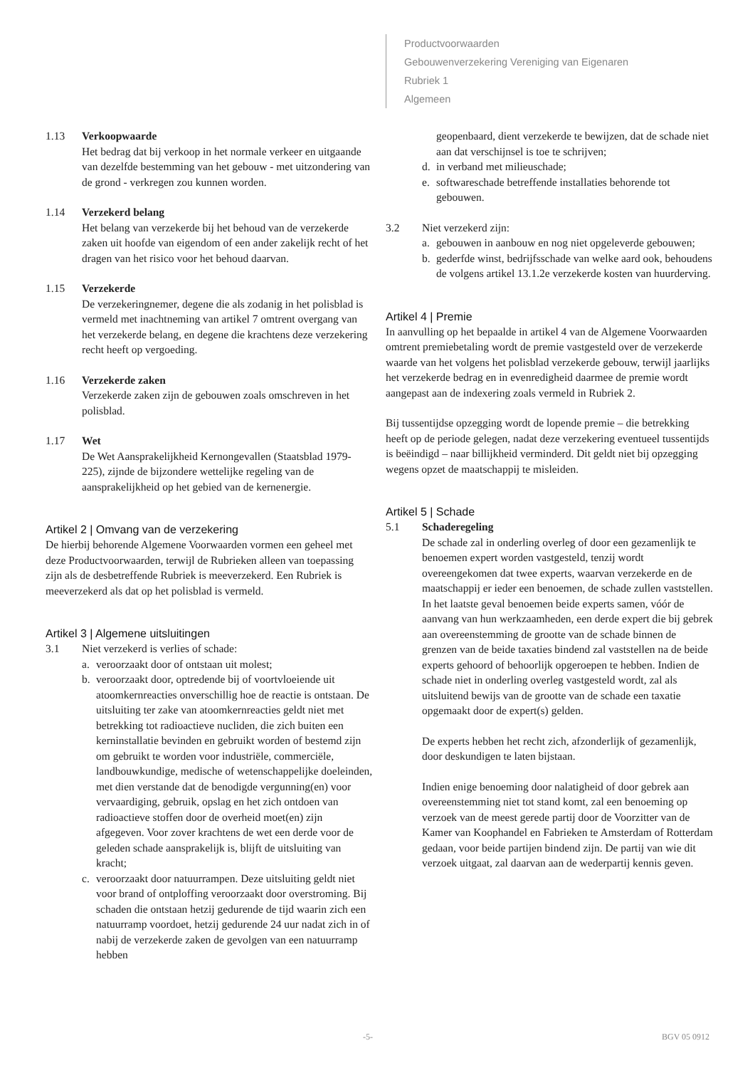Productvoorwaarden
Gebouwenverzekering Vereniging van Eigenaren
Rubriek 1
Algemeen
1.13 Verkoopwaarde
Het bedrag dat bij verkoop in het normale verkeer en uitgaande van dezelfde bestemming van het gebouw - met uitzondering van de grond - verkregen zou kunnen worden.
1.14 Verzekerd belang
Het belang van verzekerde bij het behoud van de verzekerde zaken uit hoofde van eigendom of een ander zakelijk recht of het dragen van het risico voor het behoud daarvan.
1.15 Verzekerde
De verzekeringnemer, degene die als zodanig in het polisblad is vermeld met inachtneming van artikel 7 omtrent overgang van het verzekerde belang, en degene die krachtens deze verzekering recht heeft op vergoeding.
1.16 Verzekerde zaken
Verzekerde zaken zijn de gebouwen zoals omschreven in het polisblad.
1.17 Wet
De Wet Aansprakelijkheid Kernongevallen (Staatsblad 1979-225), zijnde de bijzondere wettelijke regeling van de aansprakelijkheid op het gebied van de kernenergie.
Artikel 2 | Omvang van de verzekering
De hierbij behorende Algemene Voorwaarden vormen een geheel met deze Productvoorwaarden, terwijl de Rubrieken alleen van toepassing zijn als de desbetreffende Rubriek is meeverzekerd. Een Rubriek is meeverzekerd als dat op het polisblad is vermeld.
Artikel 3 | Algemene uitsluitingen
3.1 Niet verzekerd is verlies of schade:
a. veroorzaakt door of ontstaan uit molest;
b. veroorzaakt door, optredende bij of voortvloeiende uit atoomkernreacties onverschillig hoe de reactie is ontstaan. De uitsluiting ter zake van atoomkernreacties geldt niet met betrekking tot radioactieve nucliden, die zich buiten een kerninstallatie bevinden en gebruikt worden of bestemd zijn om gebruikt te worden voor industriële, commerciële, landbouwkundige, medische of wetenschappelijke doeleinden, met dien verstande dat de benodigde vergunning(en) voor vervaardiging, gebruik, opslag en het zich ontdoen van radioactieve stoffen door de overheid moet(en) zijn afgegeven. Voor zover krachtens de wet een derde voor de geleden schade aansprakelijk is, blijft de uitsluiting van kracht;
c. veroorzaakt door natuurrampen. Deze uitsluiting geldt niet voor brand of ontploffing veroorzaakt door overstroming. Bij schaden die ontstaan hetzij gedurende de tijd waarin zich een natuurramp voordoet, hetzij gedurende 24 uur nadat zich in of nabij de verzekerde zaken de gevolgen van een natuurramp hebben
geopenbaard, dient verzekerde te bewijzen, dat de schade niet aan dat verschijnsel is toe te schrijven;
d. in verband met milieuschade;
e. softwareschade betreffende installaties behorende tot gebouwen.
3.2 Niet verzekerd zijn:
a. gebouwen in aanbouw en nog niet opgeleverde gebouwen;
b. gederfde winst, bedrijfsschade van welke aard ook, behoudens de volgens artikel 13.1.2e verzekerde kosten van huurderving.
Artikel 4 | Premie
In aanvulling op het bepaalde in artikel 4 van de Algemene Voorwaarden omtrent premiebetaling wordt de premie vastgesteld over de verzekerde waarde van het volgens het polisblad verzekerde gebouw, terwijl jaarlijks het verzekerde bedrag en in evenredigheid daarmee de premie wordt aangepast aan de indexering zoals vermeld in Rubriek 2.
Bij tussentijdse opzegging wordt de lopende premie – die betrekking heeft op de periode gelegen, nadat deze verzekering eventueel tussentijds is beëindigd – naar billijkheid verminderd. Dit geldt niet bij opzegging wegens opzet de maatschappij te misleiden.
Artikel 5 | Schade
5.1 Schaderegeling
De schade zal in onderling overleg of door een gezamenlijk te benoemen expert worden vastgesteld, tenzij wordt overeengekomen dat twee experts, waarvan verzekerde en de maatschappij er ieder een benoemen, de schade zullen vaststellen. In het laatste geval benoemen beide experts samen, vóór de aanvang van hun werkzaamheden, een derde expert die bij gebrek aan overeenstemming de grootte van de schade binnen de grenzen van de beide taxaties bindend zal vaststellen na de beide experts gehoord of behoorlijk opgeroepen te hebben. Indien de schade niet in onderling overleg vastgesteld wordt, zal als uitsluitend bewijs van de grootte van de schade een taxatie opgemaakt door de expert(s) gelden.
De experts hebben het recht zich, afzonderlijk of gezamenlijk, door deskundigen te laten bijstaan.
Indien enige benoeming door nalatigheid of door gebrek aan overeenstemming niet tot stand komt, zal een benoeming op verzoek van de meest gerede partij door de Voorzitter van de Kamer van Koophandel en Fabrieken te Amsterdam of Rotterdam gedaan, voor beide partijen bindend zijn. De partij van wie dit verzoek uitgaat, zal daarvan aan de wederpartij kennis geven.
-5- BGV 05 0912